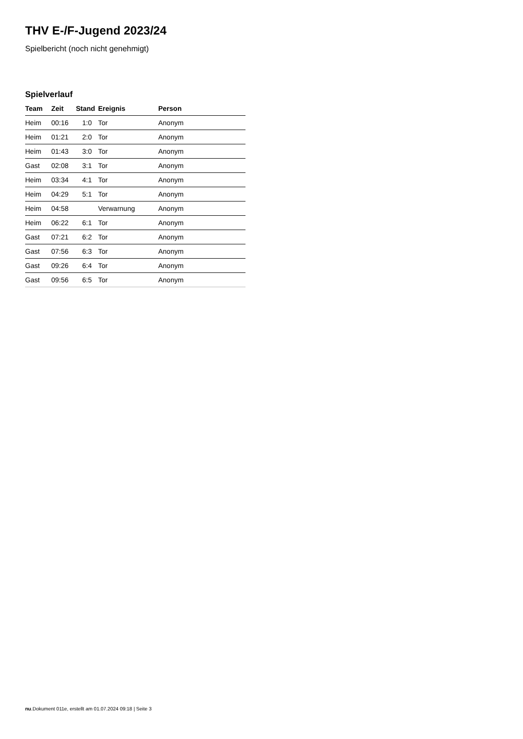THV E-/F-Jugend 2023/24
Spielbericht (noch nicht genehmigt)
Spielverlauf
| Team | Zeit | Stand | Ereignis | Person |
| --- | --- | --- | --- | --- |
| Heim | 00:16 | 1:0 | Tor | Anonym |
| Heim | 01:21 | 2:0 | Tor | Anonym |
| Heim | 01:43 | 3:0 | Tor | Anonym |
| Gast | 02:08 | 3:1 | Tor | Anonym |
| Heim | 03:34 | 4:1 | Tor | Anonym |
| Heim | 04:29 | 5:1 | Tor | Anonym |
| Heim | 04:58 | | Verwarnung | Anonym |
| Heim | 06:22 | 6:1 | Tor | Anonym |
| Gast | 07:21 | 6:2 | Tor | Anonym |
| Gast | 07:56 | 6:3 | Tor | Anonym |
| Gast | 09:26 | 6:4 | Tor | Anonym |
| Gast | 09:56 | 6:5 | Tor | Anonym |
nu.Dokument 011e, erstellt am 01.07.2024 09:18 | Seite 3